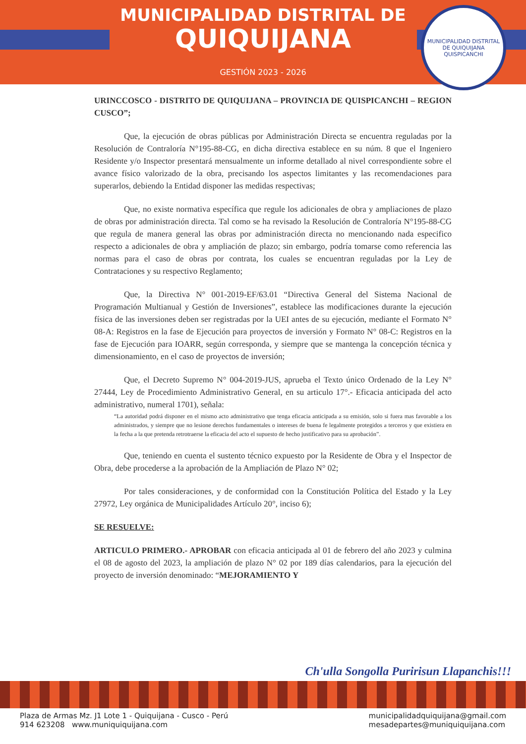MUNICIPALIDAD DISTRITAL DE
QUIQUIJANA
GESTIÓN 2023 - 2026
MUNICIPALIDAD DISTRITAL DE QUIQUIJANA
QUISPICANCHI
URINCCOSCO - DISTRITO DE QUIQUIJANA – PROVINCIA DE QUISPICANCHI – REGION CUSCO”;
Que, la ejecución de obras públicas por Administración Directa se encuentra reguladas por la Resolución de Contraloría N°195-88-CG, en dicha directiva establece en su núm. 8 que el Ingeniero Residente y/o Inspector presentará mensualmente un informe detallado al nivel correspondiente sobre el avance físico valorizado de la obra, precisando los aspectos limitantes y las recomendaciones para superarlos, debiendo la Entidad disponer las medidas respectivas;
Que, no existe normativa específica que regule los adicionales de obra y ampliaciones de plazo de obras por administración directa. Tal como se ha revisado la Resolución de Contraloría N°195-88-CG que regula de manera general las obras por administración directa no mencionando nada especifico respecto a adicionales de obra y ampliación de plazo; sin embargo, podría tomarse como referencia las normas para el caso de obras por contrata, los cuales se encuentran reguladas por la Ley de Contrataciones y su respectivo Reglamento;
Que, la Directiva N° 001-2019-EF/63.01 “Directiva General del Sistema Nacional de Programación Multianual y Gestión de Inversiones”, establece las modificaciones durante la ejecución física de las inversiones deben ser registradas por la UEI antes de su ejecución, mediante el Formato N° 08-A: Registros en la fase de Ejecución para proyectos de inversión y Formato N° 08-C: Registros en la fase de Ejecución para IOARR, según corresponda, y siempre que se mantenga la concepción técnica y dimensionamiento, en el caso de proyectos de inversión;
Que, el Decreto Supremo N° 004-2019-JUS, aprueba el Texto único Ordenado de la Ley N° 27444, Ley de Procedimiento Administrativo General, en su articulo 17°.- Eficacia anticipada del acto administrativo, numeral 1701), señala:
“La autoridad podrá disponer en el mismo acto administrativo que tenga eficacia anticipada a su emisión, solo si fuera mas favorable a los administrados, y siempre que no lesione derechos fundamentales o intereses de buena fe legalmente protegidos a terceros y que existiera en la fecha a la que pretenda retrotraerse la eficacia del acto el supuesto de hecho justificativo para su aprobación”.
Que, teniendo en cuenta el sustento técnico expuesto por la Residente de Obra y el Inspector de Obra, debe procederse a la aprobación de la Ampliación de Plazo N° 02;
Por tales consideraciones, y de conformidad con la Constitución Política del Estado y la Ley 27972, Ley orgánica de Municipalidades Artículo 20°, inciso 6);
SE RESUELVE:
ARTICULO PRIMERO.- APROBAR con eficacia anticipada al 01 de febrero del año 2023 y culmina el 08 de agosto del 2023, la ampliación de plazo N° 02 por 189 días calendarios, para la ejecución del proyecto de inversión denominado: “MEJORAMIENTO Y
Ch'ulla Songolla Puririsun Llapanchis!!!
Plaza de Armas Mz. J1 Lote 1 - Quiquijana - Cusco - Perú
914 623208 www.muniquiquijana.com
municipalidadquiquijana@gmail.com
mesadepartes@muniquiquijana.com